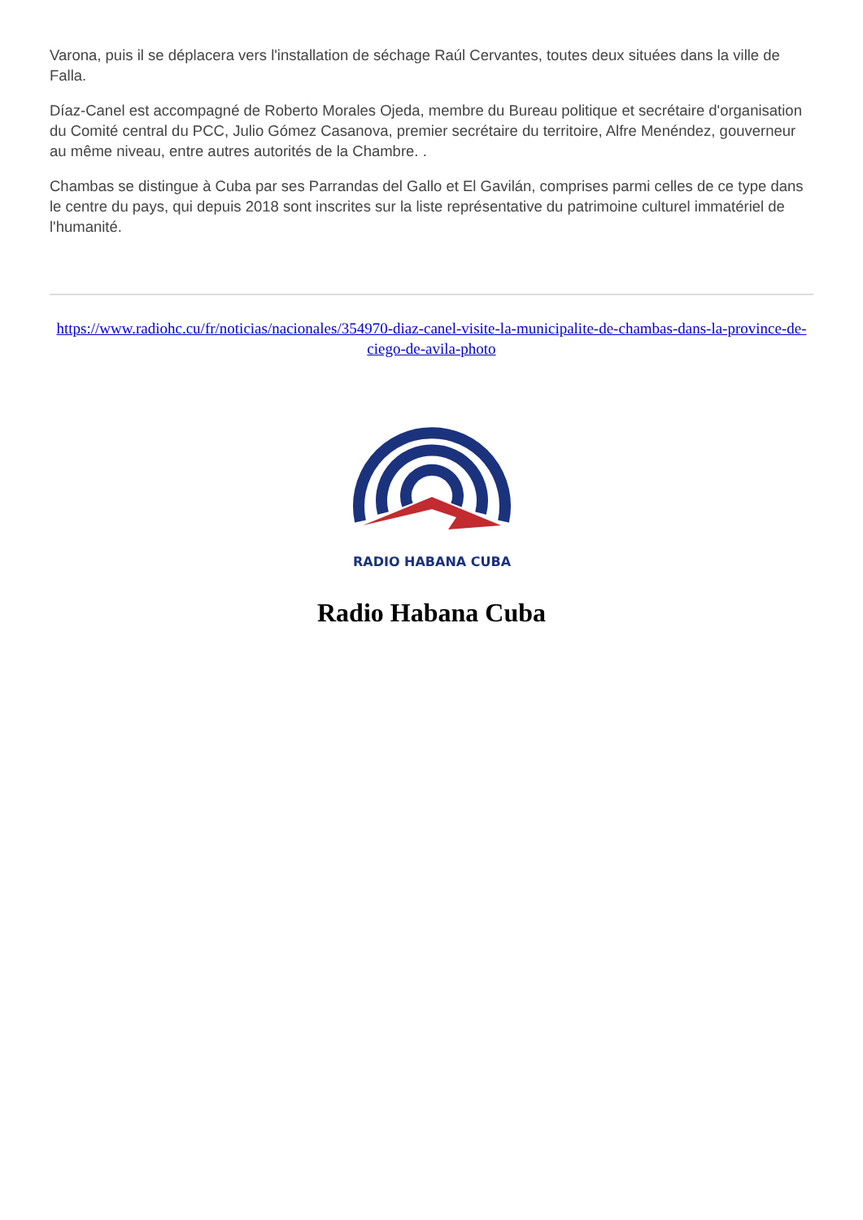Varona, puis il se déplacera vers l'installation de séchage Raúl Cervantes, toutes deux situées dans la ville de Falla.
Díaz-Canel est accompagné de Roberto Morales Ojeda, membre du Bureau politique et secrétaire d'organisation du Comité central du PCC, Julio Gómez Casanova, premier secrétaire du territoire, Alfre Menéndez, gouverneur au même niveau, entre autres autorités de la Chambre. .
Chambas se distingue à Cuba par ses Parrandas del Gallo et El Gavilán, comprises parmi celles de ce type dans le centre du pays, qui depuis 2018 sont inscrites sur la liste représentative du patrimoine culturel immatériel de l'humanité.
https://www.radiohc.cu/fr/noticias/nacionales/354970-diaz-canel-visite-la-municipalite-de-chambas-dans-la-province-de-ciego-de-avila-photo
RADIO HABANA CUBA
Radio Habana Cuba